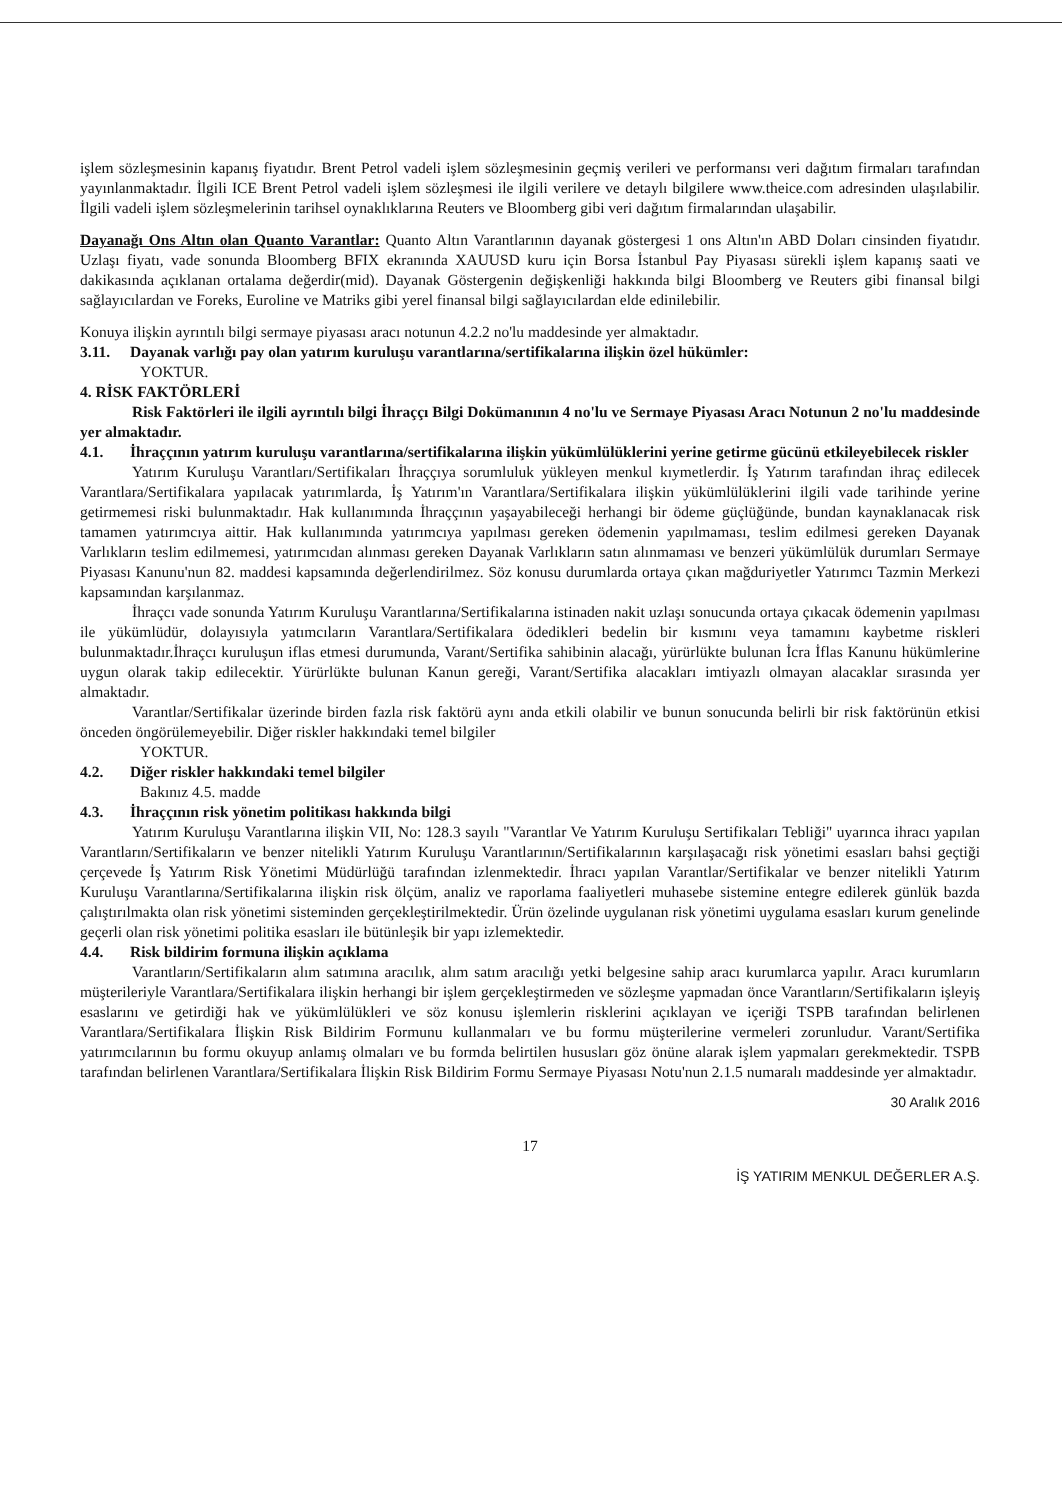işlem sözleşmesinin kapanış fiyatıdır. Brent Petrol vadeli işlem sözleşmesinin geçmiş verileri ve performansı veri dağıtım firmaları tarafından yayınlanmaktadır. İlgili ICE Brent Petrol vadeli işlem sözleşmesi ile ilgili verilere ve detaylı bilgilere www.theice.com adresinden ulaşılabilir. İlgili vadeli işlem sözleşmelerinin tarihsel oynaklıklarına Reuters ve Bloomberg gibi veri dağıtım firmalarından ulaşabilir.
Dayanağı Ons Altın olan Quanto Varantlar: Quanto Altın Varantlarının dayanak göstergesi 1 ons Altın'ın ABD Doları cinsinden fiyatıdır. Uzlaşı fiyatı, vade sonunda Bloomberg BFIX ekranında XAUUSD kuru için Borsa İstanbul Pay Piyasası sürekli işlem kapanış saati ve dakikasında açıklanan ortalama değerdir(mid). Dayanak Göstergenin değişkenliği hakkında bilgi Bloomberg ve Reuters gibi finansal bilgi sağlayıcılardan ve Foreks, Euroline ve Matriks gibi yerel finansal bilgi sağlayıcılardan elde edinilebilir.
Konuya ilişkin ayrıntılı bilgi sermaye piyasası aracı notunun 4.2.2 no'lu maddesinde yer almaktadır.
3.11. Dayanak varlığı pay olan yatırım kuruluşu varantlarına/sertifikalarına ilişkin özel hükümler:
YOKTUR.
4. RİSK FAKTÖRLERİ
Risk Faktörleri ile ilgili ayrıntılı bilgi İhraççı Bilgi Dokümanının 4 no'lu ve Sermaye Piyasası Aracı Notunun 2 no'lu maddesinde yer almaktadır.
4.1. İhraççının yatırım kuruluşu varantlarına/sertifikalarına ilişkin yükümlülüklerini yerine getirme gücünü etkileyebilecek riskler
Yatırım Kuruluşu Varantları/Sertifikaları İhraççıya sorumluluk yükleyen menkul kıymetlerdir. İş Yatırım tarafından ihraç edilecek Varantlara/Sertifikalara yapılacak yatırımlarda, İş Yatırım'ın Varantlara/Sertifikalara ilişkin yükümlülüklerini ilgili vade tarihinde yerine getirmemesi riski bulunmaktadır. Hak kullanımında İhraççının yaşayabileceği herhangi bir ödeme güçlüğünde, bundan kaynaklanacak risk tamamen yatırımcıya aittir. Hak kullanımında yatırımcıya yapılması gereken ödemenin yapılmaması, teslim edilmesi gereken Dayanak Varlıkların teslim edilmemesi, yatırımcıdan alınması gereken Dayanak Varlıkların satın alınmaması ve benzeri yükümlülük durumları Sermaye Piyasası Kanunu'nun 82. maddesi kapsamında değerlendirilmez. Söz konusu durumlarda ortaya çıkan mağduriyetler Yatırımcı Tazmin Merkezi kapsamından karşılanmaz.
İhraçcı vade sonunda Yatırım Kuruluşu Varantlarına/Sertifikalarına istinaden nakit uzlaşı sonucunda ortaya çıkacak ödemenin yapılması ile yükümlüdür, dolayısıyla yatımcıların Varantlara/Sertifikalara ödedikleri bedelin bir kısmını veya tamamını kaybetme riskleri bulunmaktadır.İhraçcı kuruluşun iflas etmesi durumunda, Varant/Sertifika sahibinin alacağı, yürürlükte bulunan İcra İflas Kanunu hükümlerine uygun olarak takip edilecektir. Yürürlükte bulunan Kanun gereği, Varant/Sertifika alacakları imtiyazlı olmayan alacaklar sırasında yer almaktadır.
Varantlar/Sertifikalar üzerinde birden fazla risk faktörü aynı anda etkili olabilir ve bunun sonucunda belirli bir risk faktörünün etkisi önceden öngörülemeyebilir. Diğer riskler hakkındaki temel bilgiler
YOKTUR.
4.2. Diğer riskler hakkındaki temel bilgiler
Bakınız 4.5. madde
4.3. İhraççının risk yönetim politikası hakkında bilgi
Yatırım Kuruluşu Varantlarına ilişkin VII, No: 128.3 sayılı "Varantlar Ve Yatırım Kuruluşu Sertifikaları Tebliği" uyarınca ihracı yapılan Varantların/Sertifikaların ve benzer nitelikli Yatırım Kuruluşu Varantlarının/Sertifikalarının karşılaşacağı risk yönetimi esasları bahsi geçtiği çerçevede İş Yatırım Risk Yönetimi Müdürlüğü tarafından izlenmektedir. İhracı yapılan Varantlar/Sertifikalar ve benzer nitelikli Yatırım Kuruluşu Varantlarına/Sertifikalarına ilişkin risk ölçüm, analiz ve raporlama faaliyetleri muhasebe sistemine entegre edilerek günlük bazda çalıştırılmakta olan risk yönetimi sisteminden gerçekleştirilmektedir. Ürün özelinde uygulanan risk yönetimi uygulama esasları kurum genelinde geçerli olan risk yönetimi politika esasları ile bütünleşik bir yapı izlemektedir.
4.4. Risk bildirim formuna ilişkin açıklama
Varantların/Sertifikaların alım satımına aracılık, alım satım aracılığı yetki belgesine sahip aracı kurumlarca yapılır. Aracı kurumların müşterileriyle Varantlara/Sertifikalara ilişkin herhangi bir işlem gerçekleştirmeden ve sözleşme yapmadan önce Varantların/Sertifikaların işleyiş esaslarını ve getirdiği hak ve yükümlülükleri ve söz konusu işlemlerin risklerini açıklayan ve içeriği TSPB tarafından belirlenen Varantlara/Sertifikalara İlişkin Risk Bildirim Formunu kullanmaları ve bu formu müşterilerine vermeleri zorunludur. Varant/Sertifika yatırımcılarının bu formu okuyup anlamış olmaları ve bu formda belirtilen hususları göz önüne alarak işlem yapmaları gerekmektedir. TSPB tarafından belirlenen Varantlara/Sertifikalara İlişkin Risk Bildirim Formu Sermaye Piyasası Notu'nun 2.1.5 numaralı maddesinde yer almaktadır.
30 Aralık 2016
17
İŞ YATIRIM MENKUL DEĞERLER A.Ş.